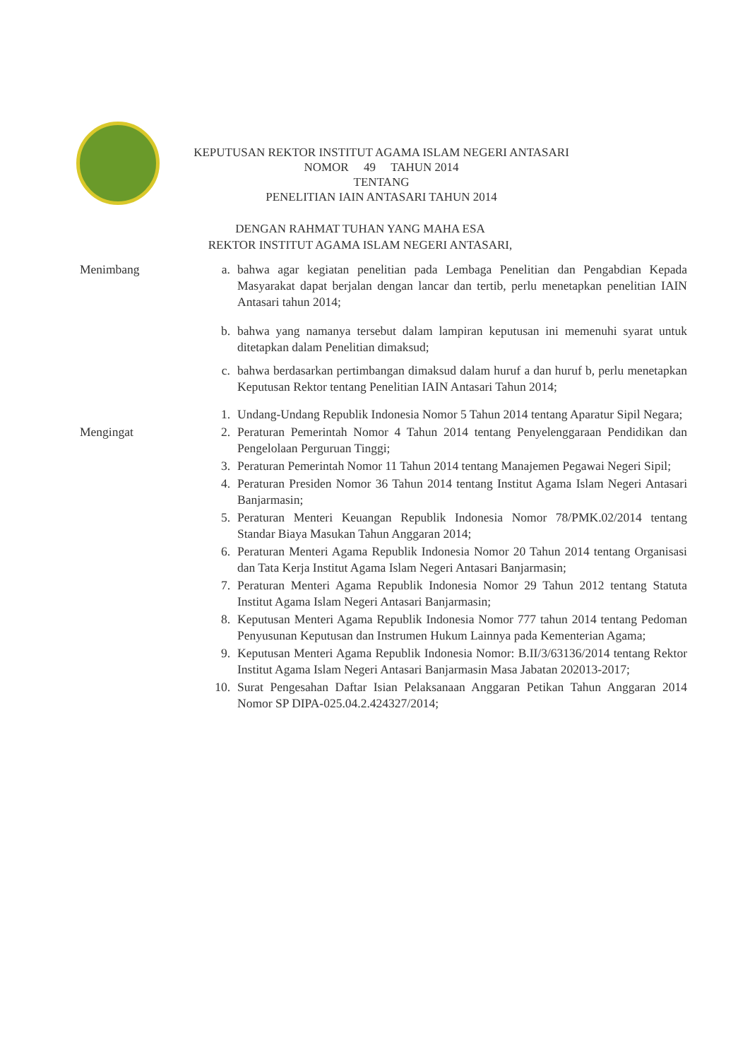KEPUTUSAN REKTOR INSTITUT AGAMA ISLAM NEGERI ANTASARI
NOMOR 49 TAHUN 2014
TENTANG
PENELITIAN IAIN ANTASARI TAHUN 2014
DENGAN RAHMAT TUHAN YANG MAHA ESA
REKTOR INSTITUT AGAMA ISLAM NEGERI ANTASARI,
Menimbang a. bahwa agar kegiatan penelitian pada Lembaga Penelitian dan Pengabdian Kepada Masyarakat dapat berjalan dengan lancar dan tertib, perlu menetapkan penelitian IAIN Antasari tahun 2014;
b. bahwa yang namanya tersebut dalam lampiran keputusan ini memenuhi syarat untuk ditetapkan dalam Penelitian dimaksud;
c. bahwa berdasarkan pertimbangan dimaksud dalam huruf a dan huruf b, perlu menetapkan Keputusan Rektor tentang Penelitian IAIN Antasari Tahun 2014;
1. Undang-Undang Republik Indonesia Nomor 5 Tahun 2014 tentang Aparatur Sipil Negara;
Mengingat 2. Peraturan Pemerintah Nomor 4 Tahun 2014 tentang Penyelenggaraan Pendidikan dan Pengelolaan Perguruan Tinggi;
3. Peraturan Pemerintah Nomor 11 Tahun 2014 tentang Manajemen Pegawai Negeri Sipil;
4. Peraturan Presiden Nomor 36 Tahun 2014 tentang Institut Agama Islam Negeri Antasari Banjarmasin;
5. Peraturan Menteri Keuangan Republik Indonesia Nomor 78/PMK.02/2014 tentang Standar Biaya Masukan Tahun Anggaran 2014;
6. Peraturan Menteri Agama Republik Indonesia Nomor 20 Tahun 2014 tentang Organisasi dan Tata Kerja Institut Agama Islam Negeri Antasari Banjarmasin;
7. Peraturan Menteri Agama Republik Indonesia Nomor 29 Tahun 2012 tentang Statuta Institut Agama Islam Negeri Antasari Banjarmasin;
8. Keputusan Menteri Agama Republik Indonesia Nomor 777 tahun 2014 tentang Pedoman Penyusunan Keputusan dan Instrumen Hukum Lainnya pada Kementerian Agama;
9. Keputusan Menteri Agama Republik Indonesia Nomor: B.II/3/63136/2014 tentang Rektor Institut Agama Islam Negeri Antasari Banjarmasin Masa Jabatan 202013-2017;
10. Surat Pengesahan Daftar Isian Pelaksanaan Anggaran Petikan Tahun Anggaran 2014 Nomor SP DIPA-025.04.2.424327/2014;